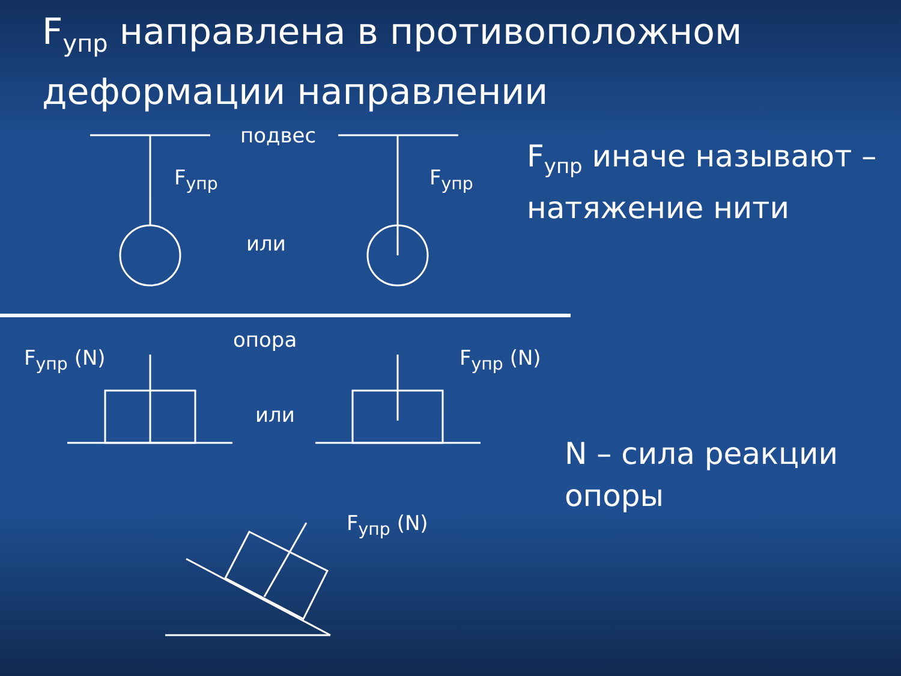F<sub>упр</sub> направлена в противоположном деформации направлении
подвес
F<sub>упр</sub> F<sub>упр</sub>
или
F<sub>упр</sub> иначе называют – натяжение нити
F<sub>упр</sub> (N)
опора
F<sub>упр</sub> (N)
или
N – сила реакции
опоры
F<sub>упр</sub> (N)